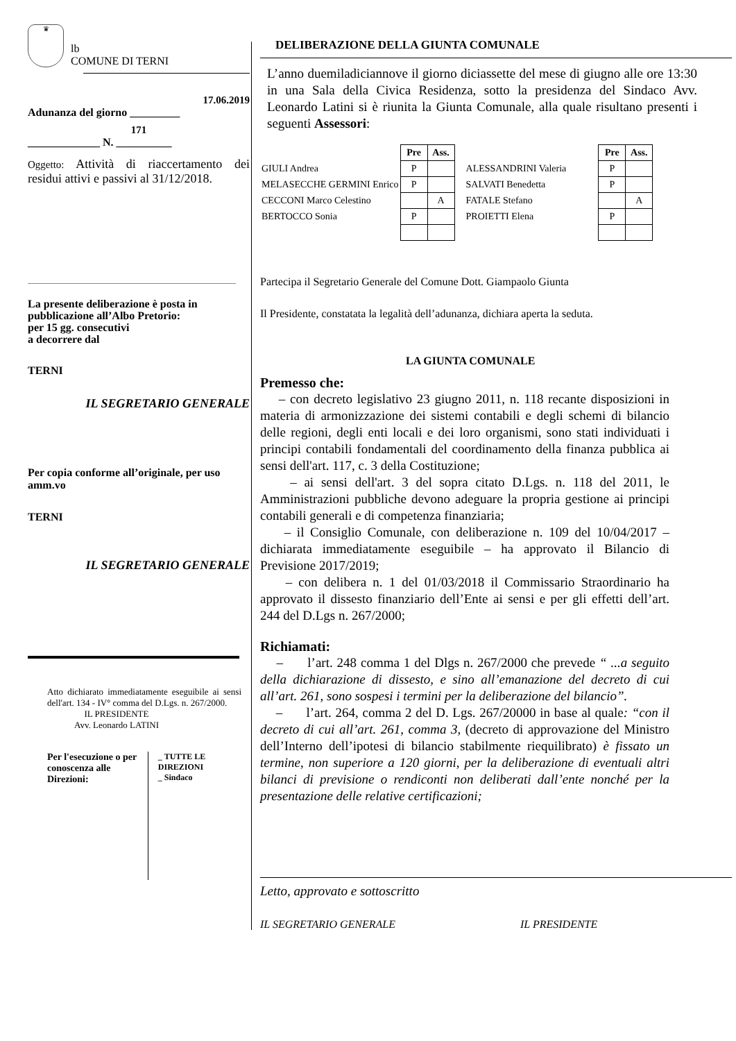♛
lb
COMUNE DI TERNI
17.06.2019
Adunanza del giorno _________
171
_____________ N. __________
Oggetto: Attività di riaccertamento dei residui attivi e passivi al 31/12/2018.
La presente deliberazione è posta in pubblicazione all’Albo Pretorio:
per 15 gg. consecutivi
a decorrere dal
TERNI
IL SEGRETARIO GENERALE
Per copia conforme all’originale, per uso amm.vo
TERNI
IL SEGRETARIO GENERALE
Atto dichiarato immediatamente eseguibile ai sensi dell'art. 134 - IV° comma del D.Lgs. n. 267/2000.
IL PRESIDENTE
Avv. Leonardo LATINI
Per l'esecuzione o per conoscenza alle Direzioni:
_ TUTTE LE DIREZIONI
_ Sindaco
DELIBERAZIONE DELLA GIUNTA COMUNALE
L’anno duemiladiciannove il giorno diciassette del mese di giugno alle ore 13:30 in una Sala della Civica Residenza, sotto la presidenza del Sindaco Avv. Leonardo Latini si è riunita la Giunta Comunale, alla quale risultano presenti i seguenti Assessori:
| | Pre | Ass. | | | | Pre | Ass. |
| GIULI Andrea | P | | | ALESSANDRINI Valeria | | P | |
| MELASECCHE GERMINI Enrico | P | | | SALVATI Benedetta | | P | |
| CECCONI Marco Celestino | | A | | FATALE Stefano | | | A |
| BERTOCCO Sonia | P | | | PROIETTI Elena | | P | |
Partecipa il Segretario Generale del Comune Dott. Giampaolo Giunta
Il Presidente, constatata la legalità dell’adunanza, dichiara aperta la seduta.
LA GIUNTA COMUNALE
Premesso che:
– con decreto legislativo 23 giugno 2011, n. 118 recante disposizioni in materia di armonizzazione dei sistemi contabili e degli schemi di bilancio delle regioni, degli enti locali e dei loro organismi, sono stati individuati i principi contabili fondamentali del coordinamento della finanza pubblica ai sensi dell'art. 117, c. 3 della Costituzione;
– ai sensi dell'art. 3 del sopra citato D.Lgs. n. 118 del 2011, le Amministrazioni pubbliche devono adeguare la propria gestione ai principi contabili generali e di competenza finanziaria;
– il Consiglio Comunale, con deliberazione n. 109 del 10/04/2017 – dichiarata immediatamente eseguibile – ha approvato il Bilancio di Previsione 2017/2019;
– con delibera n. 1 del 01/03/2018 il Commissario Straordinario ha approvato il dissesto finanziario dell’Ente ai sensi e per gli effetti dell’art. 244 del D.Lgs n. 267/2000;
Richiamati:
– l’art. 248 comma 1 del Dlgs n. 267/2000 che prevede “ ...a seguito della dichiarazione di dissesto, e sino all’emanazione del decreto di cui all’art. 261, sono sospesi i termini per la deliberazione del bilancio”.
– l’art. 264, comma 2 del D. Lgs. 267/20000 in base al quale: “con il decreto di cui all’art. 261, comma 3, (decreto di approvazione del Ministro dell’Interno dell’ipotesi di bilancio stabilmente riequilibrato) è fissato un termine, non superiore a 120 giorni, per la deliberazione di eventuali altri bilanci di previsione o rendiconti non deliberati dall’ente nonché per la presentazione delle relative certificazioni;
Letto, approvato e sottoscritto
IL SEGRETARIO GENERALE IL PRESIDENTE